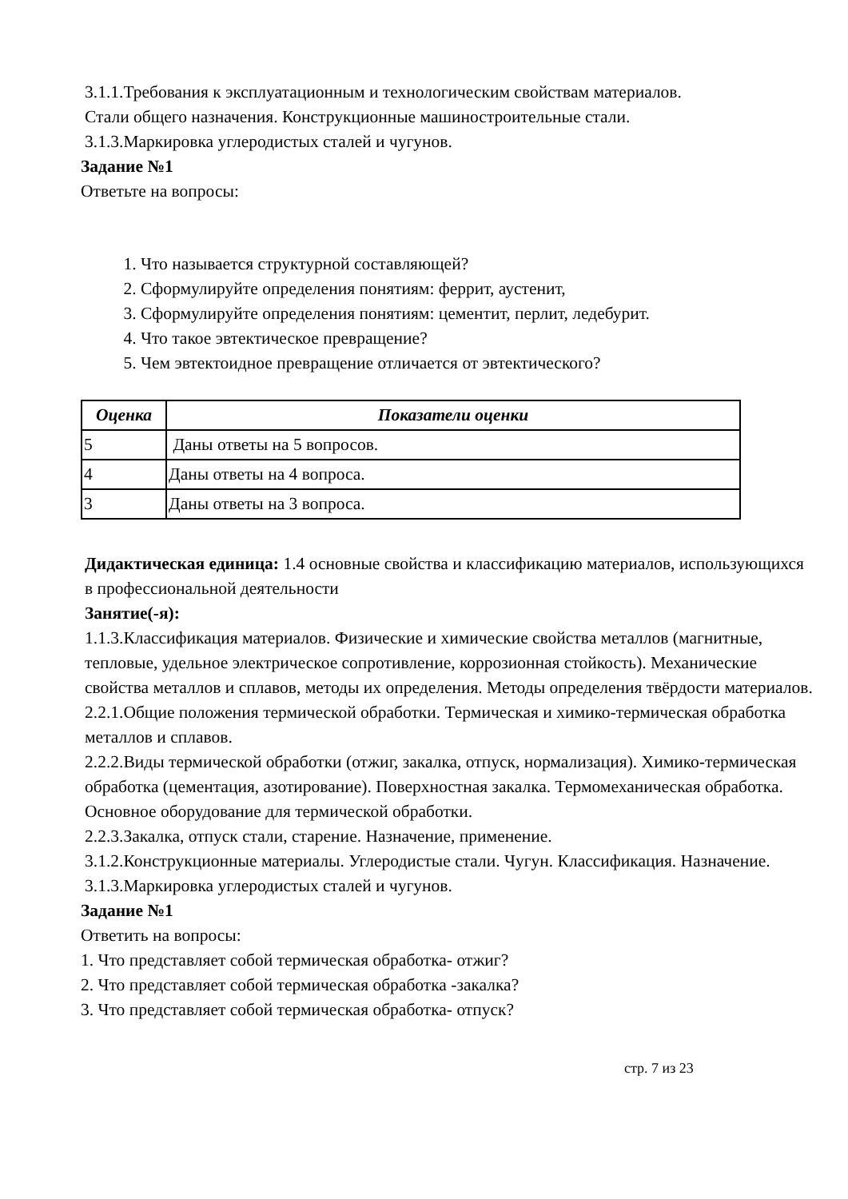3.1.1.Требования к эксплуатационным и технологическим свойствам материалов.
Стали общего назначения. Конструкционные машиностроительные стали.
3.1.3.Маркировка углеродистых сталей и чугунов.
Задание №1
Ответьте на вопросы:
1. Что называется структурной составляющей?
2. Сформулируйте определения понятиям: феррит, аустенит,
3. Сформулируйте определения понятиям: цементит, перлит, ледебурит.
4. Что такое эвтектическое превращение?
5. Чем эвтектоидное превращение отличается от эвтектического?
| Оценка | Показатели оценки |
| --- | --- |
| 5 | Даны ответы на 5 вопросов. |
| 4 | Даны ответы на 4 вопроса. |
| 3 | Даны ответы на 3 вопроса. |
Дидактическая единица: 1.4 основные свойства и классификацию материалов, использующихся в профессиональной деятельности
Занятие(-я):
1.1.3.Классификация материалов. Физические и химические свойства металлов (магнитные, тепловые, удельное электрическое сопротивление, коррозионная стойкость). Механические свойства металлов и сплавов, методы их определения. Методы определения твёрдости материалов.
2.2.1.Общие положения термической обработки. Термическая и химико-термическая обработка металлов и сплавов.
2.2.2.Виды термической обработки (отжиг, закалка, отпуск, нормализация). Химико-термическая обработка (цементация, азотирование). Поверхностная закалка. Термомеханическая обработка. Основное оборудование для термической обработки.
2.2.3.Закалка, отпуск стали, старение. Назначение, применение.
3.1.2.Конструкционные материалы. Углеродистые стали. Чугун. Классификация. Назначение.
3.1.3.Маркировка углеродистых сталей и чугунов.
Задание №1
Ответить на вопросы:
1. Что представляет собой термическая обработка- отжиг?
2. Что представляет собой термическая обработка -закалка?
3. Что представляет собой термическая обработка- отпуск?
стр. 7 из 23